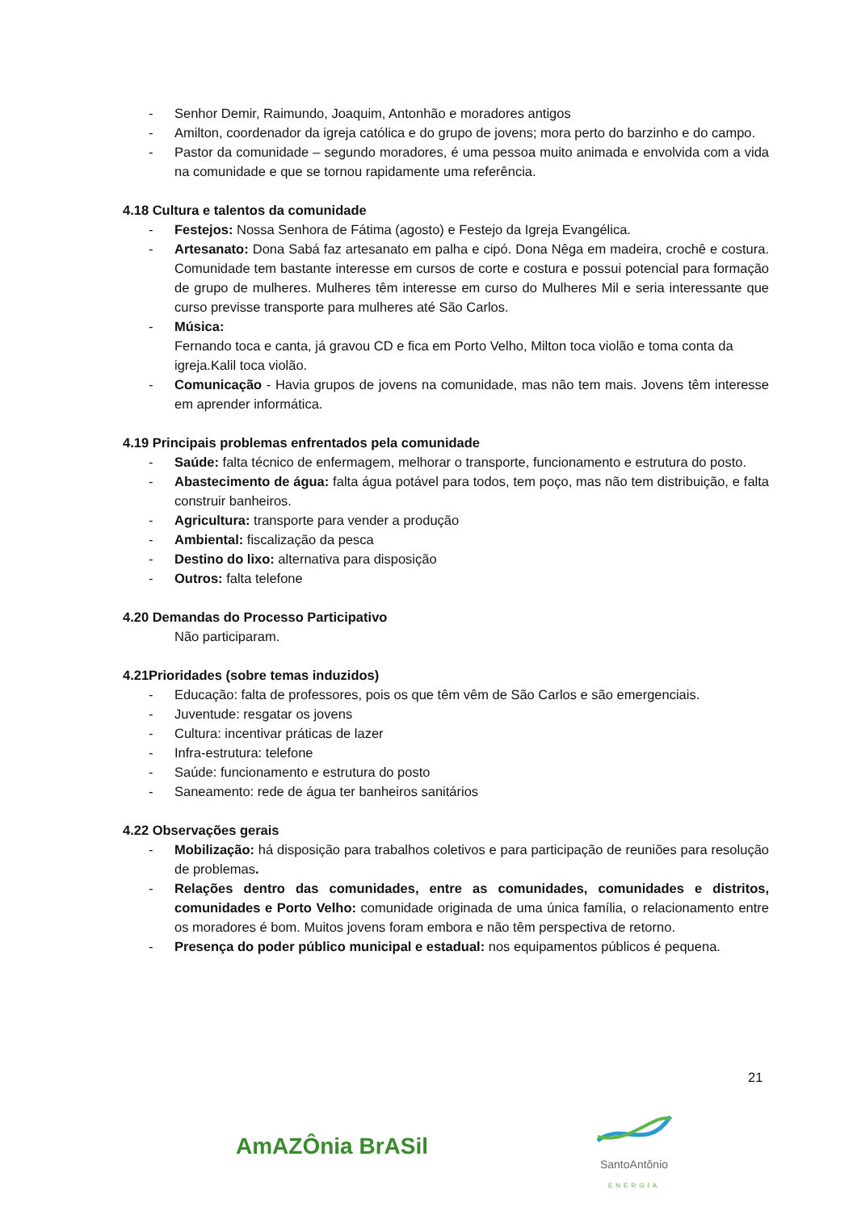- Senhor Demir, Raimundo, Joaquim, Antonhão e moradores antigos
- Amilton, coordenador da igreja católica e do grupo de jovens; mora perto do barzinho e do campo.
- Pastor da comunidade – segundo moradores, é uma pessoa muito animada e envolvida com a vida na comunidade e que se tornou rapidamente uma referência.
4.18 Cultura e talentos da comunidade
- Festejos: Nossa Senhora de Fátima (agosto) e Festejo da Igreja Evangélica.
- Artesanato: Dona Sabá faz artesanato em palha e cipó. Dona Nêga em madeira, crochê e costura. Comunidade tem bastante interesse em cursos de corte e costura e possui potencial para formação de grupo de mulheres. Mulheres têm interesse em curso do Mulheres Mil e seria interessante que curso previsse transporte para mulheres até São Carlos.
- Música:
Fernando toca e canta, já gravou CD e fica em Porto Velho, Milton toca violão e toma conta da igreja.Kalil toca violão.
- Comunicação - Havia grupos de jovens na comunidade, mas não tem mais. Jovens têm interesse em aprender informática.
4.19 Principais problemas enfrentados pela comunidade
- Saúde: falta técnico de enfermagem, melhorar o transporte, funcionamento e estrutura do posto.
- Abastecimento de água: falta água potável para todos, tem poço, mas não tem distribuição, e falta construir banheiros.
- Agricultura: transporte para vender a produção
- Ambiental: fiscalização da pesca
- Destino do lixo: alternativa para disposição
- Outros: falta telefone
4.20 Demandas do Processo Participativo
Não participaram.
4.21Prioridades (sobre temas induzidos)
- Educação: falta de professores, pois os que têm vêm de São Carlos e são emergenciais.
- Juventude: resgatar os jovens
- Cultura: incentivar práticas de lazer
- Infra-estrutura: telefone
- Saúde: funcionamento e estrutura do posto
- Saneamento: rede de água ter banheiros sanitários
4.22 Observações gerais
- Mobilização: há disposição para trabalhos coletivos e para participação de reuniões para resolução de problemas.
- Relações dentro das comunidades, entre as comunidades, comunidades e distritos, comunidades e Porto Velho: comunidade originada de uma única família, o relacionamento entre os moradores é bom. Muitos jovens foram embora e não têm perspectiva de retorno.
- Presença do poder público municipal e estadual: nos equipamentos públicos é pequena.
21
AmAZÔnia BrASil
SantoAntônio
ENERGIA